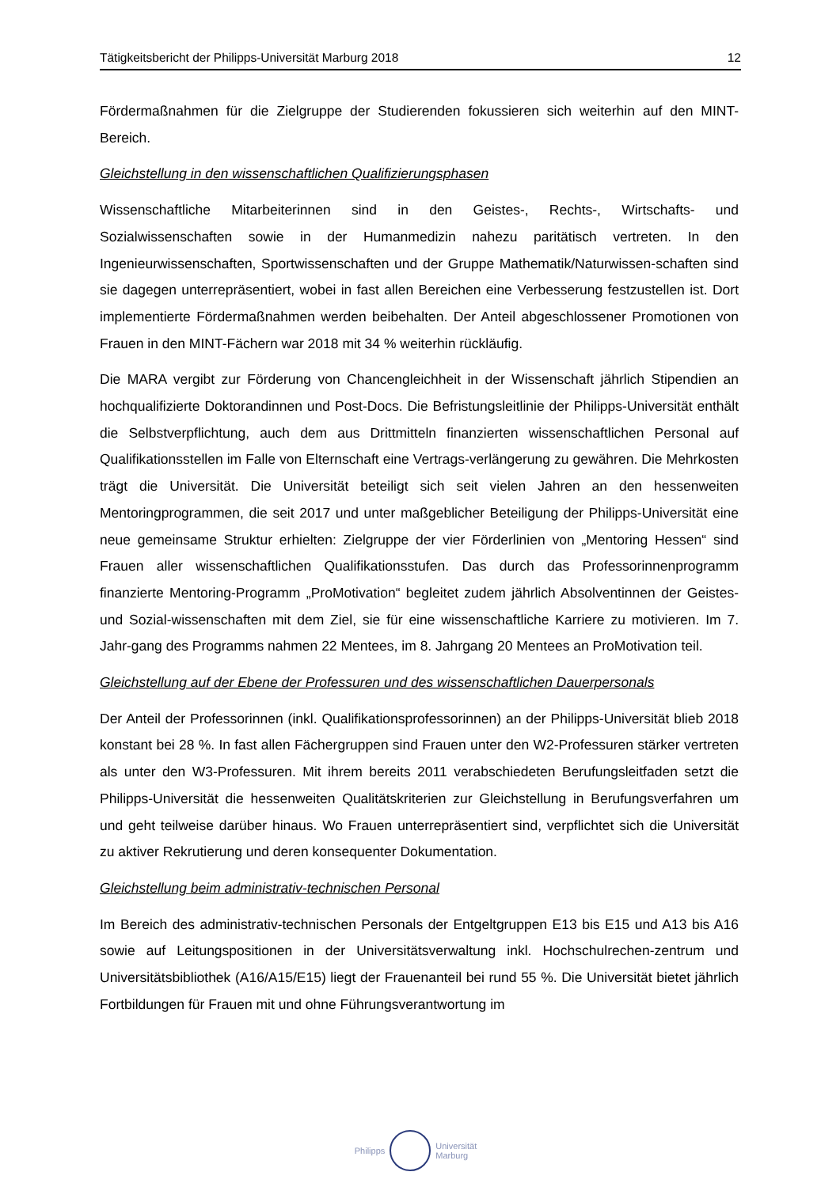Tätigkeitsbericht der Philipps-Universität Marburg 2018 12
Fördermaßnahmen für die Zielgruppe der Studierenden fokussieren sich weiterhin auf den MINT-Bereich.
Gleichstellung in den wissenschaftlichen Qualifizierungsphasen
Wissenschaftliche Mitarbeiterinnen sind in den Geistes-, Rechts-, Wirtschafts- und Sozialwissenschaften sowie in der Humanmedizin nahezu paritätisch vertreten. In den Ingenieurwissenschaften, Sportwissenschaften und der Gruppe Mathematik/Naturwissen-schaften sind sie dagegen unterrepräsentiert, wobei in fast allen Bereichen eine Verbesserung festzustellen ist. Dort implementierte Fördermaßnahmen werden beibehalten. Der Anteil abgeschlossener Promotionen von Frauen in den MINT-Fächern war 2018 mit 34 % weiterhin rückläufig.
Die MARA vergibt zur Förderung von Chancengleichheit in der Wissenschaft jährlich Stipendien an hochqualifizierte Doktorandinnen und Post-Docs. Die Befristungsleitlinie der Philipps-Universität enthält die Selbstverpflichtung, auch dem aus Drittmitteln finanzierten wissenschaftlichen Personal auf Qualifikationsstellen im Falle von Elternschaft eine Vertrags-verlängerung zu gewähren. Die Mehrkosten trägt die Universität. Die Universität beteiligt sich seit vielen Jahren an den hessenweiten Mentoringprogrammen, die seit 2017 und unter maßgeblicher Beteiligung der Philipps-Universität eine neue gemeinsame Struktur erhielten: Zielgruppe der vier Förderlinien von „Mentoring Hessen“ sind Frauen aller wissenschaftlichen Qualifikationsstufen. Das durch das Professorinnenprogramm finanzierte Mentoring-Programm „ProMotivation“ begleitet zudem jährlich Absolventinnen der Geistes- und Sozial-wissenschaften mit dem Ziel, sie für eine wissenschaftliche Karriere zu motivieren. Im 7. Jahr-gang des Programms nahmen 22 Mentees, im 8. Jahrgang 20 Mentees an ProMotivation teil.
Gleichstellung auf der Ebene der Professuren und des wissenschaftlichen Dauerpersonals
Der Anteil der Professorinnen (inkl. Qualifikationsprofessorinnen) an der Philipps-Universität blieb 2018 konstant bei 28 %. In fast allen Fächergruppen sind Frauen unter den W2-Professuren stärker vertreten als unter den W3-Professuren. Mit ihrem bereits 2011 verabschiedeten Berufungsleitfaden setzt die Philipps-Universität die hessenweiten Qualitätskriterien zur Gleichstellung in Berufungsverfahren um und geht teilweise darüber hinaus. Wo Frauen unterrepräsentiert sind, verpflichtet sich die Universität zu aktiver Rekrutierung und deren konsequenter Dokumentation.
Gleichstellung beim administrativ-technischen Personal
Im Bereich des administrativ-technischen Personals der Entgeltgruppen E13 bis E15 und A13 bis A16 sowie auf Leitungspositionen in der Universitätsverwaltung inkl. Hochschulrechen-zentrum und Universitätsbibliothek (A16/A15/E15) liegt der Frauenanteil bei rund 55 %. Die Universität bietet jährlich Fortbildungen für Frauen mit und ohne Führungsverantwortung im
Philipps
Universität
Marburg